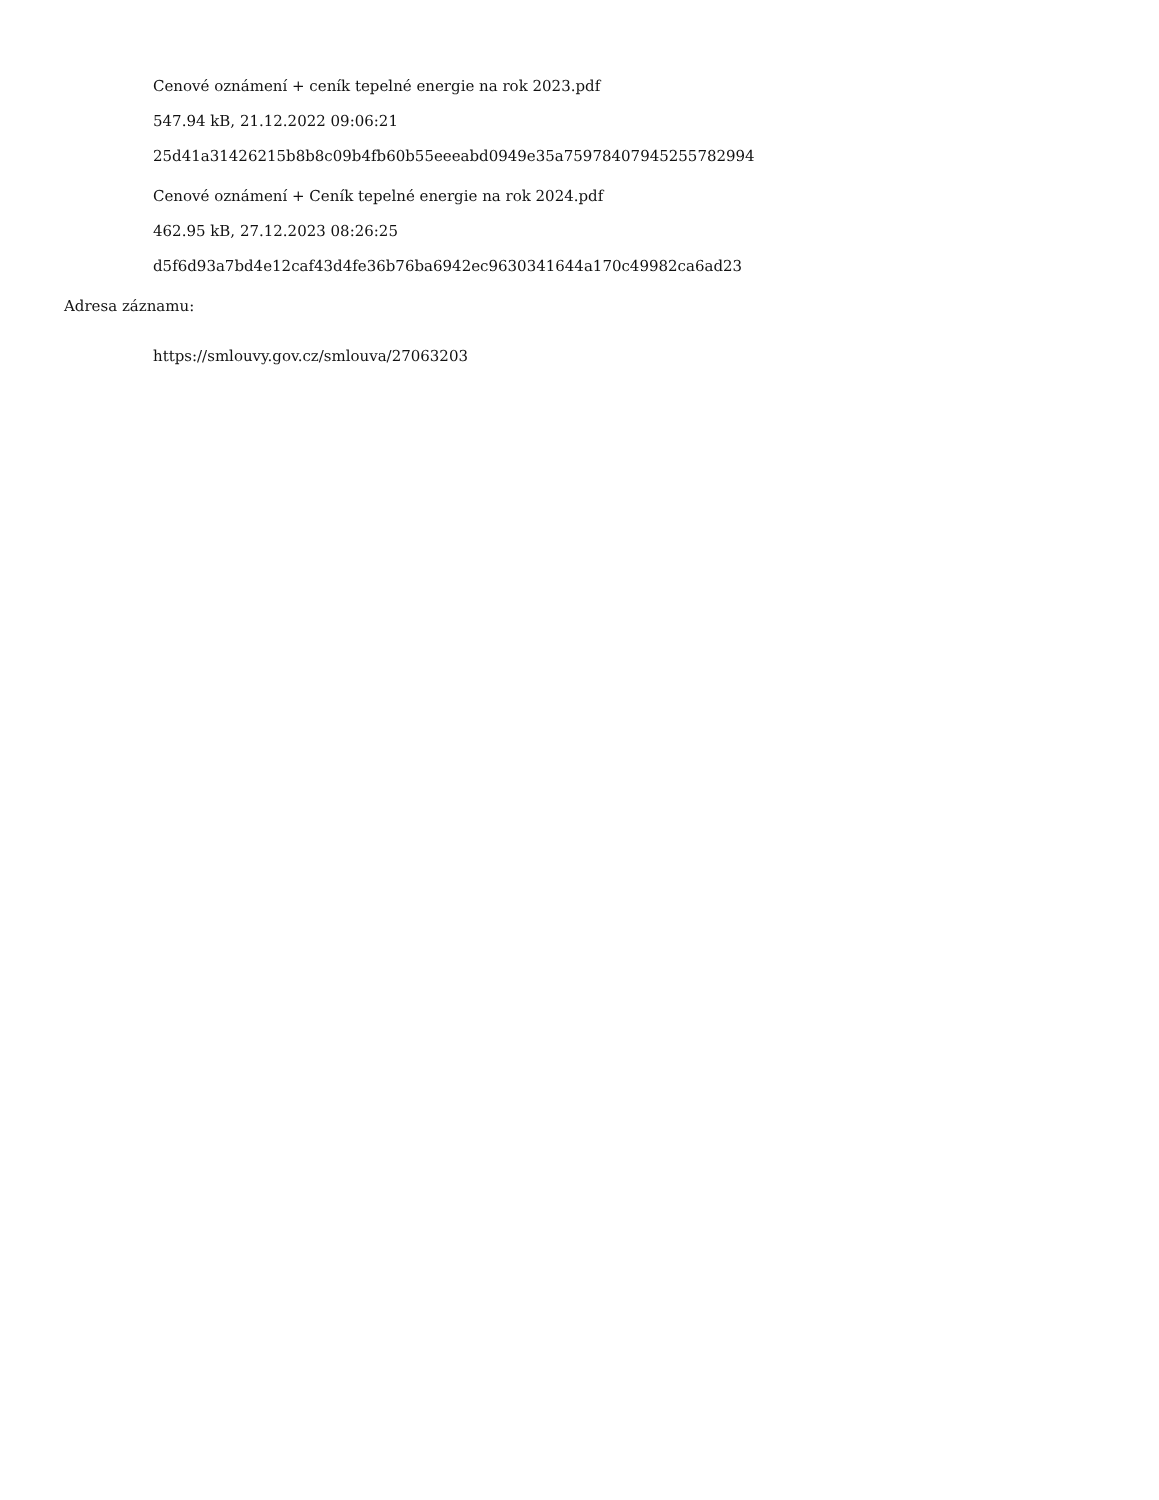Cenové oznámení + ceník tepelné energie na rok 2023.pdf
547.94 kB, 21.12.2022 09:06:21
25d41a31426215b8b8c09b4fb60b55eeeabd0949e35a75978407945255782994
Cenové oznámení + Ceník tepelné energie na rok 2024.pdf
462.95 kB, 27.12.2023 08:26:25
d5f6d93a7bd4e12caf43d4fe36b76ba6942ec9630341644a170c49982ca6ad23
Adresa záznamu:
https://smlouvy.gov.cz/smlouva/27063203